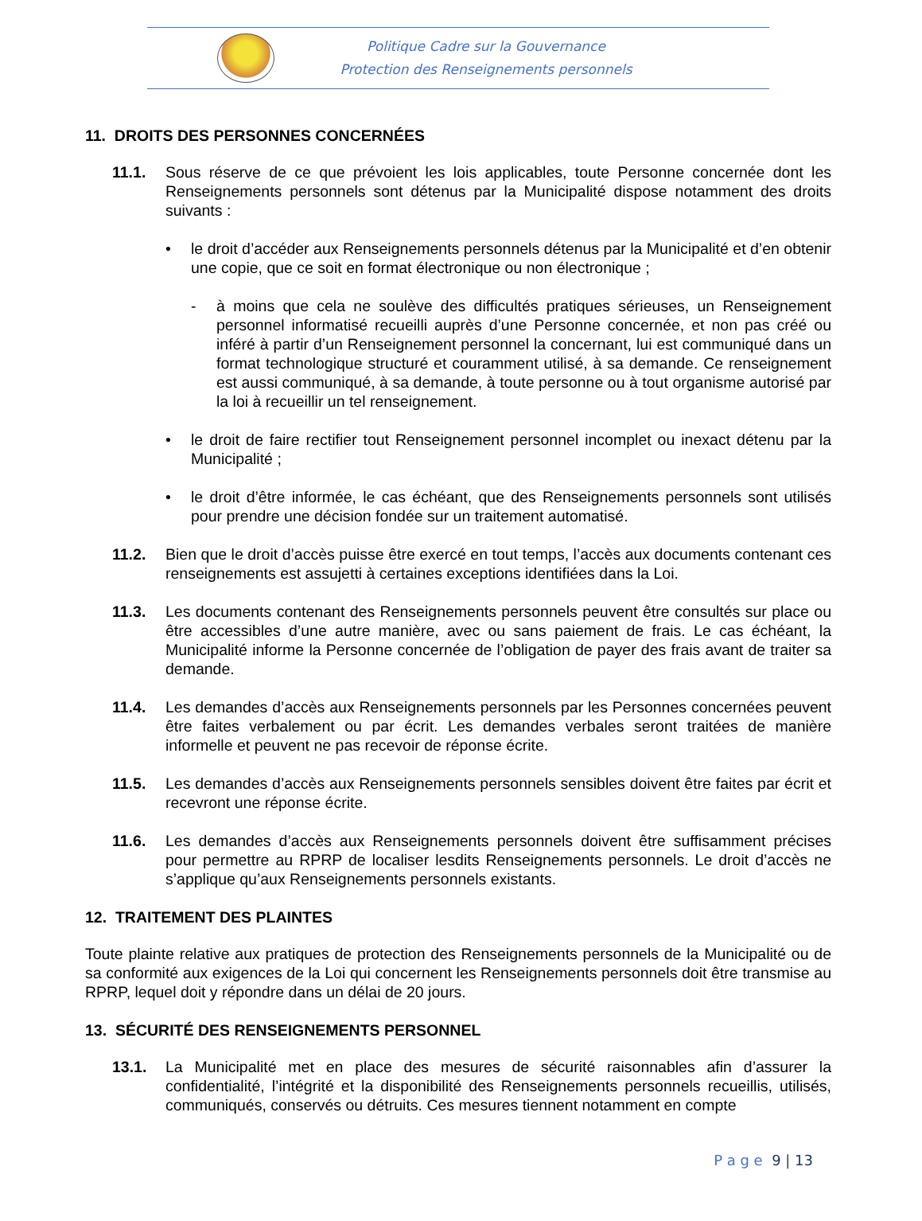Politique Cadre sur la Gouvernance
Protection des Renseignements personnels
11. DROITS DES PERSONNES CONCERNÉES
11.1. Sous réserve de ce que prévoient les lois applicables, toute Personne concernée dont les Renseignements personnels sont détenus par la Municipalité dispose notamment des droits suivants :
• le droit d’accéder aux Renseignements personnels détenus par la Municipalité et d’en obtenir une copie, que ce soit en format électronique ou non électronique ;
- à moins que cela ne soulève des difficultés pratiques sérieuses, un Renseignement personnel informatisé recueilli auprès d’une Personne concernée, et non pas créé ou inféré à partir d’un Renseignement personnel la concernant, lui est communiqué dans un format technologique structuré et couramment utilisé, à sa demande. Ce renseignement est aussi communiqué, à sa demande, à toute personne ou à tout organisme autorisé par la loi à recueillir un tel renseignement.
• le droit de faire rectifier tout Renseignement personnel incomplet ou inexact détenu par la Municipalité ;
• le droit d’être informée, le cas échéant, que des Renseignements personnels sont utilisés pour prendre une décision fondée sur un traitement automatisé.
11.2. Bien que le droit d’accès puisse être exercé en tout temps, l’accès aux documents contenant ces renseignements est assujetti à certaines exceptions identifiées dans la Loi.
11.3. Les documents contenant des Renseignements personnels peuvent être consultés sur place ou être accessibles d’une autre manière, avec ou sans paiement de frais. Le cas échéant, la Municipalité informe la Personne concernée de l’obligation de payer des frais avant de traiter sa demande.
11.4. Les demandes d’accès aux Renseignements personnels par les Personnes concernées peuvent être faites verbalement ou par écrit. Les demandes verbales seront traitées de manière informelle et peuvent ne pas recevoir de réponse écrite.
11.5. Les demandes d’accès aux Renseignements personnels sensibles doivent être faites par écrit et recevront une réponse écrite.
11.6. Les demandes d’accès aux Renseignements personnels doivent être suffisamment précises pour permettre au RPRP de localiser lesdits Renseignements personnels. Le droit d’accès ne s’applique qu’aux Renseignements personnels existants.
12. TRAITEMENT DES PLAINTES
Toute plainte relative aux pratiques de protection des Renseignements personnels de la Municipalité ou de sa conformité aux exigences de la Loi qui concernent les Renseignements personnels doit être transmise au RPRP, lequel doit y répondre dans un délai de 20 jours.
13. SÉCURITÉ DES RENSEIGNEMENTS PERSONNEL
13.1. La Municipalité met en place des mesures de sécurité raisonnables afin d’assurer la confidentialité, l’intégrité et la disponibilité des Renseignements personnels recueillis, utilisés, communiqués, conservés ou détruits. Ces mesures tiennent notamment en compte
P a g e 9 | 13